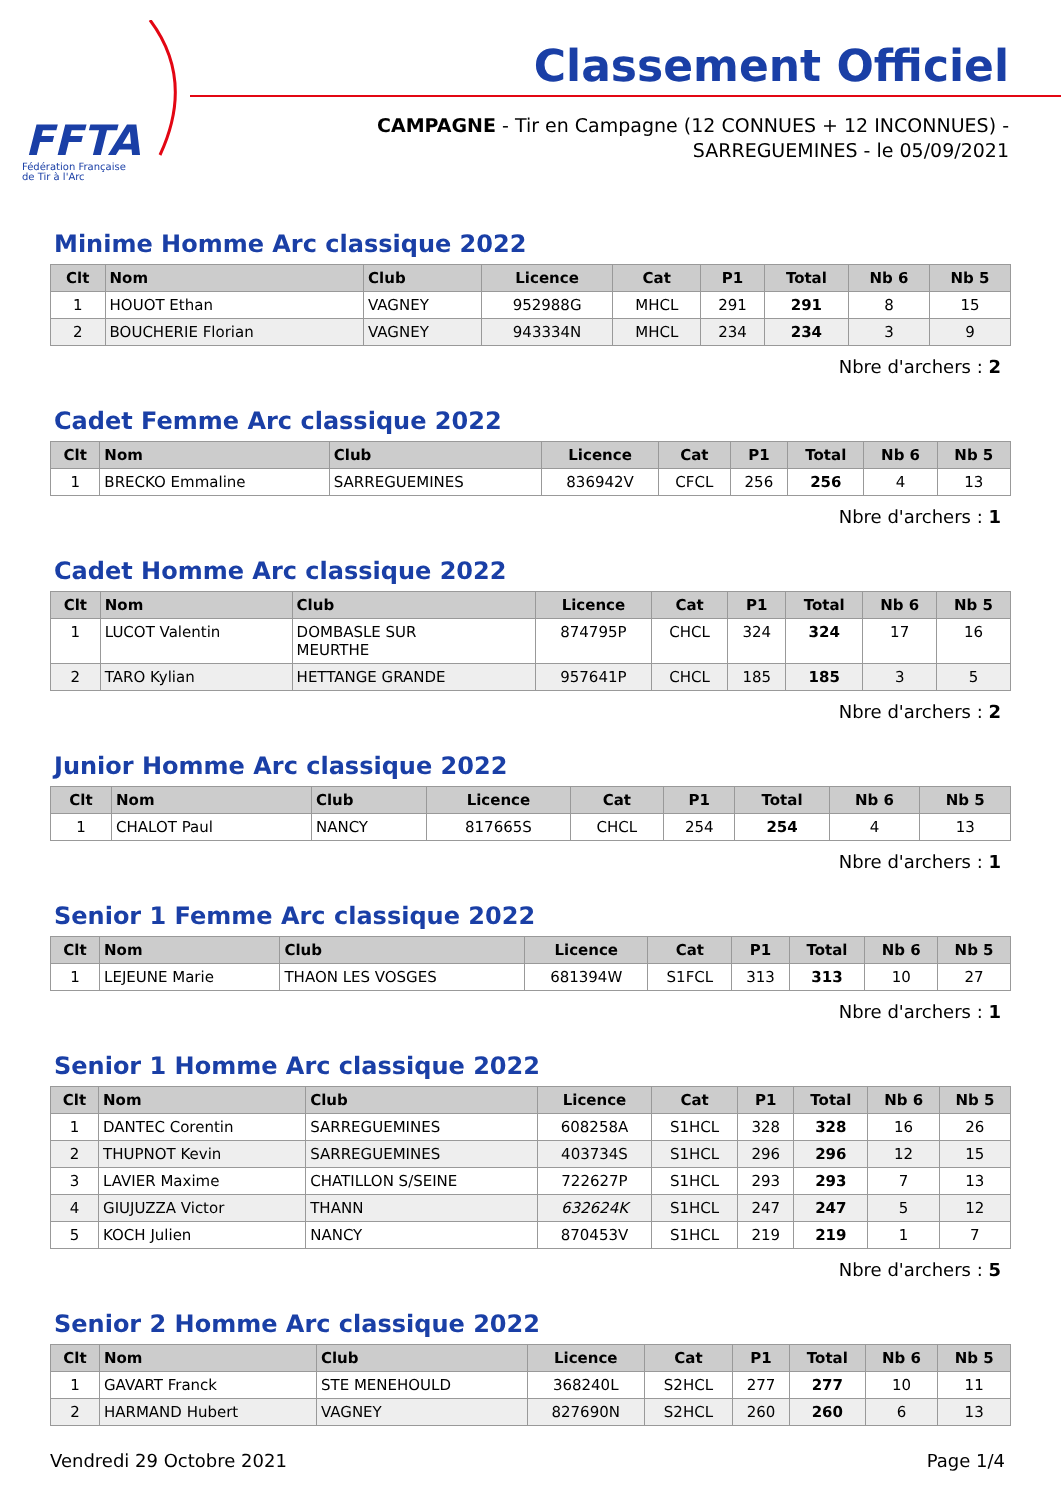FFTA
Fédération Française
de Tir à l'Arc
Classement Officiel
CAMPAGNE - Tir en Campagne (12 CONNUES + 12 INCONNUES) -
SARREGUEMINES - le 05/09/2021
Minime Homme Arc classique 2022
| Clt | Nom | Club | Licence | Cat | P1 | Total | Nb 6 | Nb 5 |
| --- | --- | --- | --- | --- | --- | --- | --- | --- |
| 1 | HOUOT Ethan | VAGNEY | 952988G | MHCL | 291 | 291 | 8 | 15 |
| 2 | BOUCHERIE Florian | VAGNEY | 943334N | MHCL | 234 | 234 | 3 | 9 |
Nbre d'archers : 2
Cadet Femme Arc classique 2022
| Clt | Nom | Club | Licence | Cat | P1 | Total | Nb 6 | Nb 5 |
| --- | --- | --- | --- | --- | --- | --- | --- | --- |
| 1 | BRECKO Emmaline | SARREGUEMINES | 836942V | CFCL | 256 | 256 | 4 | 13 |
Nbre d'archers : 1
Cadet Homme Arc classique 2022
| Clt | Nom | Club | Licence | Cat | P1 | Total | Nb 6 | Nb 5 |
| --- | --- | --- | --- | --- | --- | --- | --- | --- |
| 1 | LUCOT Valentin | DOMBASLE SUR MEURTHE | 874795P | CHCL | 324 | 324 | 17 | 16 |
| 2 | TARO Kylian | HETTANGE GRANDE | 957641P | CHCL | 185 | 185 | 3 | 5 |
Nbre d'archers : 2
Junior Homme Arc classique 2022
| Clt | Nom | Club | Licence | Cat | P1 | Total | Nb 6 | Nb 5 |
| --- | --- | --- | --- | --- | --- | --- | --- | --- |
| 1 | CHALOT Paul | NANCY | 817665S | CHCL | 254 | 254 | 4 | 13 |
Nbre d'archers : 1
Senior 1 Femme Arc classique 2022
| Clt | Nom | Club | Licence | Cat | P1 | Total | Nb 6 | Nb 5 |
| --- | --- | --- | --- | --- | --- | --- | --- | --- |
| 1 | LEJEUNE Marie | THAON LES VOSGES | 681394W | S1FCL | 313 | 313 | 10 | 27 |
Nbre d'archers : 1
Senior 1 Homme Arc classique 2022
| Clt | Nom | Club | Licence | Cat | P1 | Total | Nb 6 | Nb 5 |
| --- | --- | --- | --- | --- | --- | --- | --- | --- |
| 1 | DANTEC Corentin | SARREGUEMINES | 608258A | S1HCL | 328 | 328 | 16 | 26 |
| 2 | THUPNOT Kevin | SARREGUEMINES | 403734S | S1HCL | 296 | 296 | 12 | 15 |
| 3 | LAVIER Maxime | CHATILLON S/SEINE | 722627P | S1HCL | 293 | 293 | 7 | 13 |
| 4 | GIUJUZZA Victor | THANN | 632624K | S1HCL | 247 | 247 | 5 | 12 |
| 5 | KOCH Julien | NANCY | 870453V | S1HCL | 219 | 219 | 1 | 7 |
Nbre d'archers : 5
Senior 2 Homme Arc classique 2022
| Clt | Nom | Club | Licence | Cat | P1 | Total | Nb 6 | Nb 5 |
| --- | --- | --- | --- | --- | --- | --- | --- | --- |
| 1 | GAVART Franck | STE MENEHOULD | 368240L | S2HCL | 277 | 277 | 10 | 11 |
| 2 | HARMAND Hubert | VAGNEY | 827690N | S2HCL | 260 | 260 | 6 | 13 |
Vendredi 29 Octobre 2021 Page 1/4